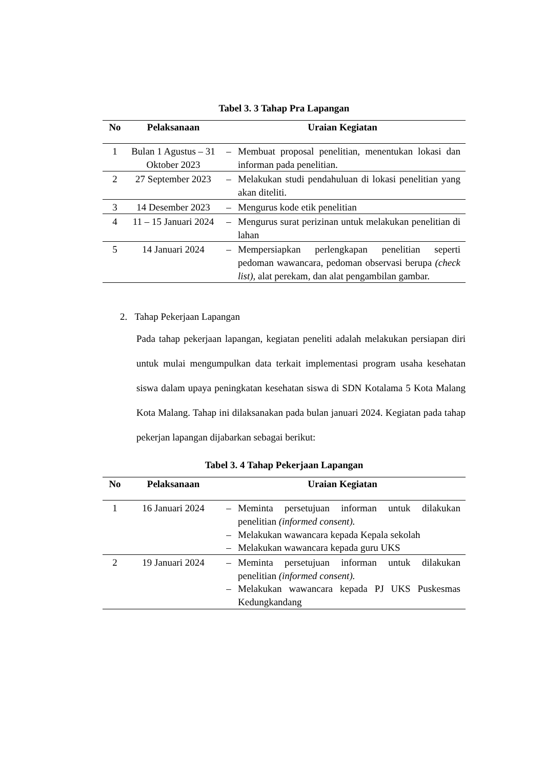Tabel 3. 3 Tahap Pra Lapangan
| No | Pelaksanaan | Uraian Kegiatan | |
| --- | --- | --- | --- |
| 1 | Bulan 1 Agustus – 31 Oktober 2023 | – | Membuat proposal penelitian, menentukan lokasi dan informan pada penelitian. |
| 2 | 27 September 2023 | – | Melakukan studi pendahuluan di lokasi penelitian yang akan diteliti. |
| 3 | 14 Desember 2023 | – | Mengurus kode etik penelitian |
| 4 | 11 – 15 Januari 2024 | – | Mengurus surat perizinan untuk melakukan penelitian di lahan |
| 5 | 14 Januari 2024 | – | Mempersiapkan perlengkapan penelitian seperti pedoman wawancara, pedoman observasi berupa (check list), alat perekam, dan alat pengambilan gambar. |
2. Tahap Pekerjaan Lapangan
Pada tahap pekerjaan lapangan, kegiatan peneliti adalah melakukan persiapan diri untuk mulai mengumpulkan data terkait implementasi program usaha kesehatan siswa dalam upaya peningkatan kesehatan siswa di SDN Kotalama 5 Kota Malang Kota Malang. Tahap ini dilaksanakan pada bulan januari 2024. Kegiatan pada tahap pekerjan lapangan dijabarkan sebagai berikut:
Tabel 3. 4 Tahap Pekerjaan Lapangan
| No | Pelaksanaan | Uraian Kegiatan | |
| --- | --- | --- | --- |
| 1 | 16 Januari 2024 | – – – | Meminta persetujuan informan untuk dilakukan penelitian (informed consent). Melakukan wawancara kepada Kepala sekolah Melakukan wawancara kepada guru UKS |
| 2 | 19 Januari 2024 | – – | Meminta persetujuan informan untuk dilakukan penelitian (informed consent). Melakukan wawancara kepada PJ UKS Puskesmas Kedungkandang |